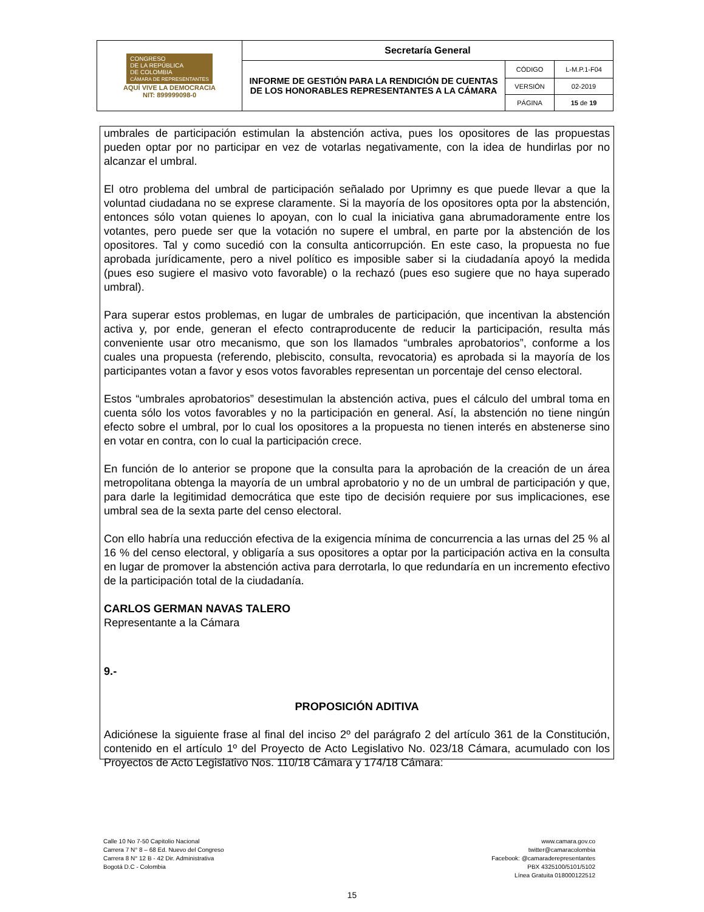| CONGRESO DE LA REPÚBLICA DE COLOMBIA CÁMARA DE REPRESENTANTES AQUÍ VIVE LA DEMOCRACIA NIT: 899999098-0 | Secretaría General | | |
| | INFORME DE GESTIÓN PARA LA RENDICIÓN DE CUENTAS DE LOS HONORABLES REPRESENTANTES A LA CÁMARA | CÓDIGO | L-M.P.1-F04 |
| | | VERSIÓN | 02-2019 |
| | | PÁGINA | 15 de 19 |
umbrales de participación estimulan la abstención activa, pues los opositores de las propuestas pueden optar por no participar en vez de votarlas negativamente, con la idea de hundirlas por no alcanzar el umbral.
El otro problema del umbral de participación señalado por Uprimny es que puede llevar a que la voluntad ciudadana no se exprese claramente. Si la mayoría de los opositores opta por la abstención, entonces sólo votan quienes lo apoyan, con lo cual la iniciativa gana abrumadoramente entre los votantes, pero puede ser que la votación no supere el umbral, en parte por la abstención de los opositores. Tal y como sucedió con la consulta anticorrupción. En este caso, la propuesta no fue aprobada jurídicamente, pero a nivel político es imposible saber si la ciudadanía apoyó la medida (pues eso sugiere el masivo voto favorable) o la rechazó (pues eso sugiere que no haya superado umbral).
Para superar estos problemas, en lugar de umbrales de participación, que incentivan la abstención activa y, por ende, generan el efecto contraproducente de reducir la participación, resulta más conveniente usar otro mecanismo, que son los llamados “umbrales aprobatorios”, conforme a los cuales una propuesta (referendo, plebiscito, consulta, revocatoria) es aprobada si la mayoría de los participantes votan a favor y esos votos favorables representan un porcentaje del censo electoral.
Estos “umbrales aprobatorios” desestimulan la abstención activa, pues el cálculo del umbral toma en cuenta sólo los votos favorables y no la participación en general. Así, la abstención no tiene ningún efecto sobre el umbral, por lo cual los opositores a la propuesta no tienen interés en abstenerse sino en votar en contra, con lo cual la participación crece.
En función de lo anterior se propone que la consulta para la aprobación de la creación de un área metropolitana obtenga la mayoría de un umbral aprobatorio y no de un umbral de participación y que, para darle la legitimidad democrática que este tipo de decisión requiere por sus implicaciones, ese umbral sea de la sexta parte del censo electoral.
Con ello habría una reducción efectiva de la exigencia mínima de concurrencia a las urnas del 25 % al 16 % del censo electoral, y obligaría a sus opositores a optar por la participación activa en la consulta en lugar de promover la abstención activa para derrotarla, lo que redundaría en un incremento efectivo de la participación total de la ciudadanía.
CARLOS GERMAN NAVAS TALERO
Representante a la Cámara
9.-
PROPOSICIÓN ADITIVA
Adiciónese la siguiente frase al final del inciso 2º del parágrafo 2 del artículo 361 de la Constitución, contenido en el artículo 1º del Proyecto de Acto Legislativo No. 023/18 Cámara, acumulado con los Proyectos de Acto Legislativo Nos. 110/18 Cámara y 174/18 Cámara:
Calle 10 No 7-50 Capitolio Nacional
Carrera 7 N° 8 – 68 Ed. Nuevo del Congreso
Carrera 8 N° 12 B - 42 Dir. Administrativa
Bogotá D.C - Colombia
www.camara.gov.co
twitter@camaracolombia
Facebook: @camaraderepresentantes
PBX 4325100/5101/5102
Línea Gratuita 018000122512
15